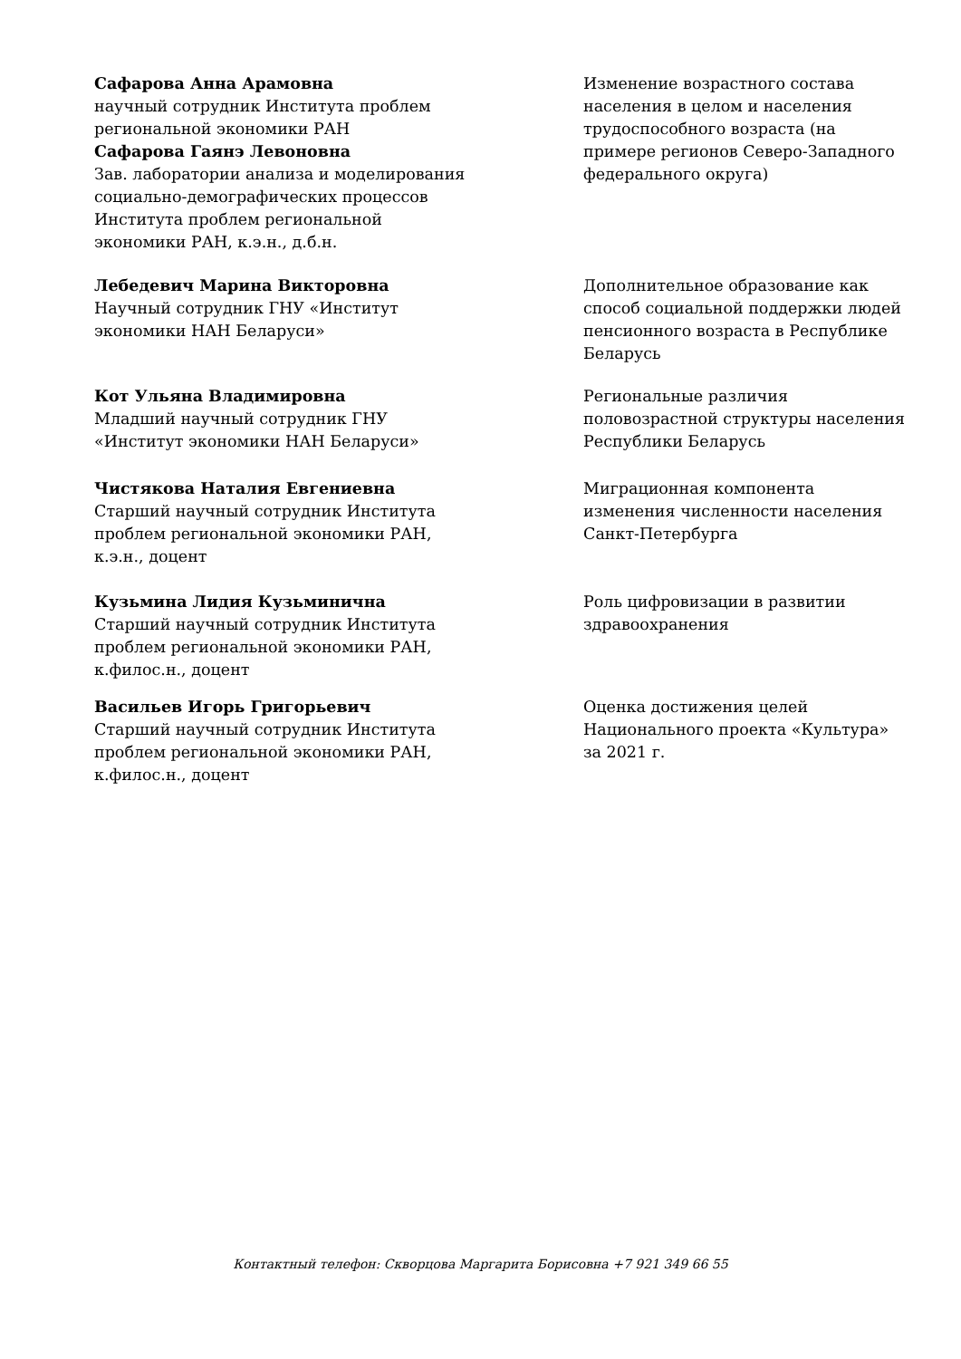Сафарова Анна Арамовна
научный сотрудник Института проблем
региональной экономики РАН
Сафарова Гаянэ Левоновна
Зав. лаборатории анализа и моделирования
социально-демографических процессов
Института проблем региональной
экономики РАН, к.э.н., д.б.н.
Изменение возрастного состава населения в целом и населения трудоспособного возраста (на примере регионов Северо-Западного федерального округа)
Лебедевич Марина Викторовна
Научный сотрудник ГНУ «Институт
экономики НАН Беларуси»
Дополнительное образование как способ социальной поддержки людей пенсионного возраста в Республике Беларусь
Кот Ульяна Владимировна
Младший научный сотрудник ГНУ
«Институт экономики НАН Беларуси»
Региональные различия половозрастной структуры населения Республики Беларусь
Чистякова Наталия Евгениевна
Старший научный сотрудник Института
проблем региональной экономики РАН,
к.э.н., доцент
Миграционная компонента изменения численности населения Санкт-Петербурга
Кузьмина Лидия Кузьминична
Старший научный сотрудник Института
проблем региональной экономики РАН,
к.филос.н., доцент
Роль цифровизации в развитии здравоохранения
Васильев Игорь Григорьевич
Старший научный сотрудник Института
проблем региональной экономики РАН,
к.филос.н., доцент
Оценка достижения целей Национального проекта «Культура» за 2021 г.
Контактный телефон: Скворцова Маргарита Борисовна +7 921 349 66 55